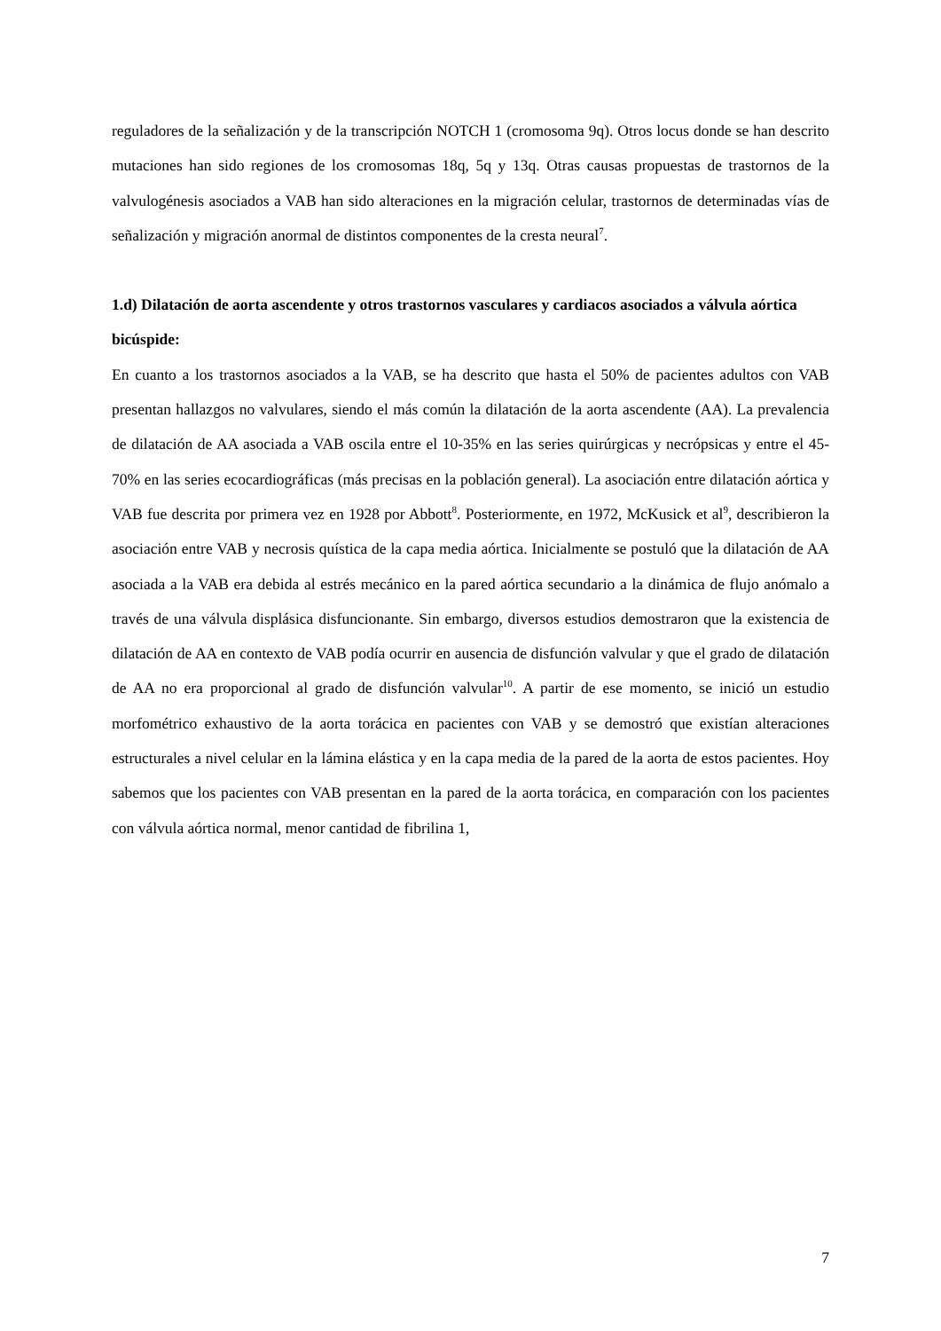reguladores de la señalización y de la transcripción NOTCH 1 (cromosoma 9q). Otros locus donde se han descrito mutaciones han sido regiones de los cromosomas 18q, 5q y 13q. Otras causas propuestas de trastornos de la valvulogénesis asociados a VAB han sido alteraciones en la migración celular, trastornos de determinadas vías de señalización y migración anormal de distintos componentes de la cresta neural<sup>7</sup>.
1.d) Dilatación de aorta ascendente y otros trastornos vasculares y cardiacos asociados a válvula aórtica bicúspide:
En cuanto a los trastornos asociados a la VAB, se ha descrito que hasta el 50% de pacientes adultos con VAB presentan hallazgos no valvulares, siendo el más común la dilatación de la aorta ascendente (AA). La prevalencia de dilatación de AA asociada a VAB oscila entre el 10-35% en las series quirúrgicas y necrópsicas y entre el 45-70% en las series ecocardiográficas (más precisas en la población general). La asociación entre dilatación aórtica y VAB fue descrita por primera vez en 1928 por Abbott<sup>8</sup>. Posteriormente, en 1972, McKusick et al<sup>9</sup>, describieron la asociación entre VAB y necrosis quística de la capa media aórtica. Inicialmente se postuló que la dilatación de AA asociada a la VAB era debida al estrés mecánico en la pared aórtica secundario a la dinámica de flujo anómalo a través de una válvula displásica disfuncionante. Sin embargo, diversos estudios demostraron que la existencia de dilatación de AA en contexto de VAB podía ocurrir en ausencia de disfunción valvular y que el grado de dilatación de AA no era proporcional al grado de disfunción valvular<sup>10</sup>. A partir de ese momento, se inició un estudio morfométrico exhaustivo de la aorta torácica en pacientes con VAB y se demostró que existían alteraciones estructurales a nivel celular en la lámina elástica y en la capa media de la pared de la aorta de estos pacientes. Hoy sabemos que los pacientes con VAB presentan en la pared de la aorta torácica, en comparación con los pacientes con válvula aórtica normal, menor cantidad de fibrilina 1,
7